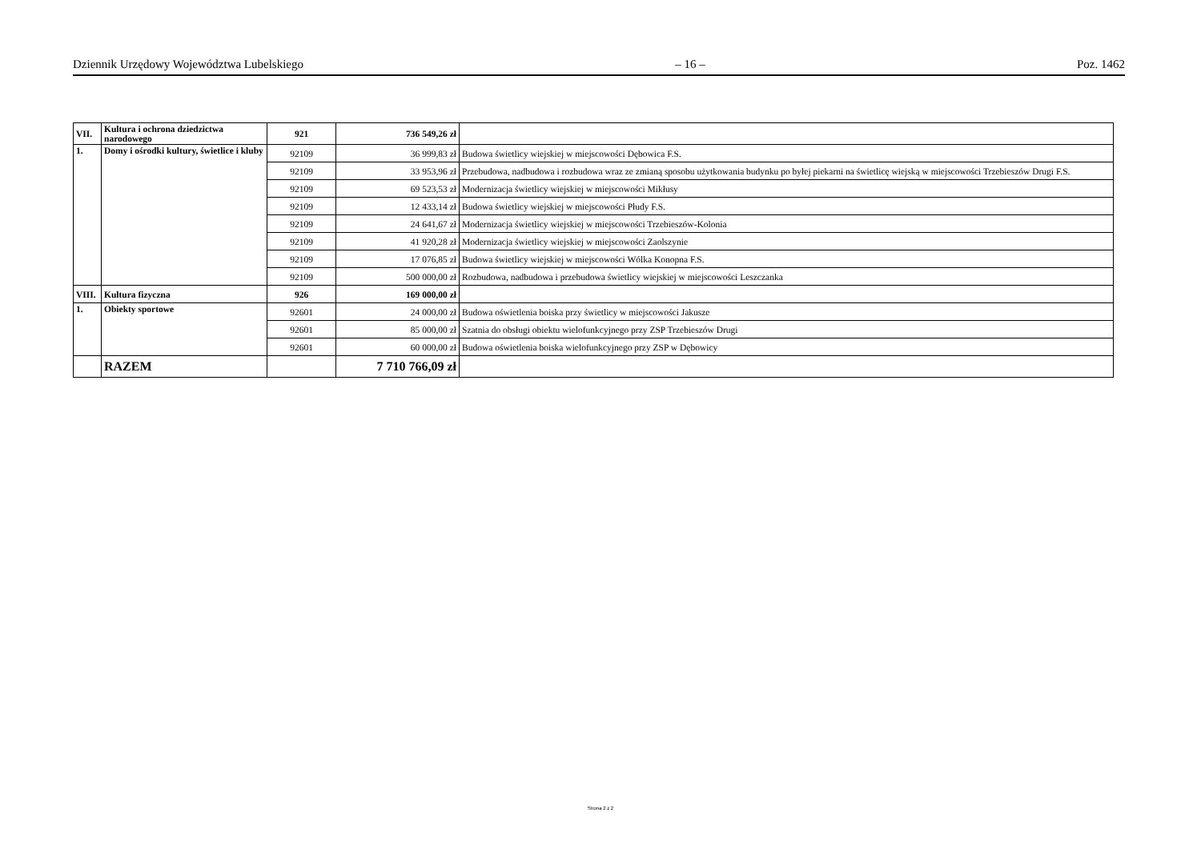Dziennik Urzędowy Województwa Lubelskiego – 16 – Poz. 1462
| VII. | Kultura i ochrona dziedzictwa narodowego | 921 | 736 549,26 zł | |
| 1. | Domy i ośrodki kultury, świetlice i kluby | 92109 | 36 999,83 zł | Budowa świetlicy wiejskiej w miejscowości Dębowica F.S. |
| | | 92109 | 33 953,96 zł | Przebudowa, nadbudowa i rozbudowa wraz ze zmianą sposobu użytkowania budynku po byłej piekarni na świetlicę wiejską w miejscowości Trzebieszów Drugi F.S. |
| | | 92109 | 69 523,53 zł | Modernizacja świetlicy wiejskiej w miejscowości Mikłusy |
| | | 92109 | 12 433,14 zł | Budowa świetlicy wiejskiej w miejscowości Płudy F.S. |
| | | 92109 | 24 641,67 zł | Modernizacja świetlicy wiejskiej w miejscowości Trzebieszów-Kolonia |
| | | 92109 | 41 920,28 zł | Modernizacja świetlicy wiejskiej w miejscowości Zaolszynie |
| | | 92109 | 17 076,85 zł | Budowa świetlicy wiejskiej w miejscowości Wólka Konopna F.S. |
| | | 92109 | 500 000,00 zł | Rozbudowa, nadbudowa i przebudowa świetlicy wiejskiej w miejscowości Leszczanka |
| VIII. | Kultura fizyczna | 926 | 169 000,00 zł | |
| 1. | Obiekty sportowe | 92601 | 24 000,00 zł | Budowa oświetlenia boiska przy świetlicy w miejscowości Jakusze |
| | | 92601 | 85 000,00 zł | Szatnia do obsługi obiektu wielofunkcyjnego przy ZSP Trzebieszów Drugi |
| | | 92601 | 60 000,00 zł | Budowa oświetlenia boiska wielofunkcyjnego przy ZSP w Dębowicy |
| | RAZEM | | 7 710 766,09 zł | |
Strona 2 z 2